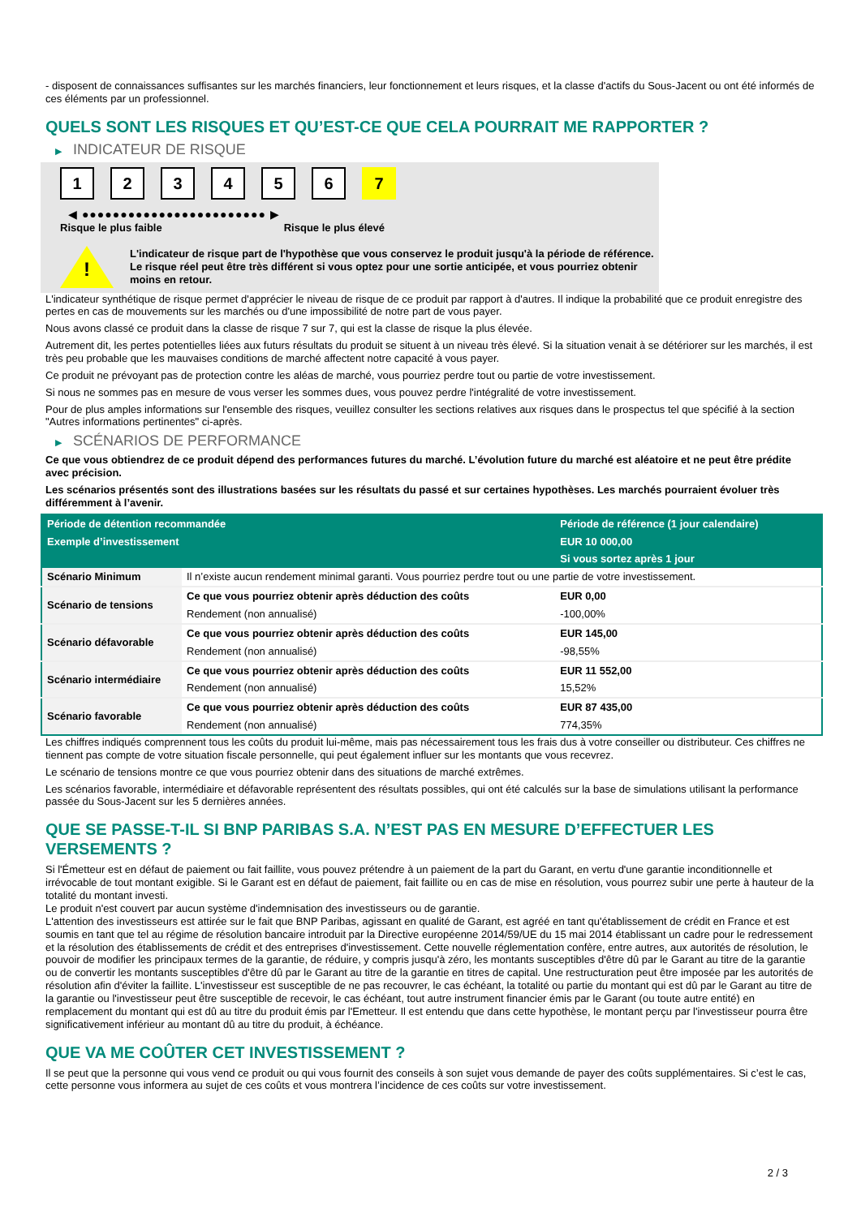- disposent de connaissances suffisantes sur les marchés financiers, leur fonctionnement et leurs risques, et la classe d'actifs du Sous-Jacent ou ont été informés de ces éléments par un professionnel.
QUELS SONT LES RISQUES ET QU’EST-CE QUE CELA POURRAIT ME RAPPORTER ?
▶ INDICATEUR DE RISQUE
1 2 3 4 5 6 7
◀ ●●●●●●●●●●●●●●●●●●●●●●●● ▶
Risque le plus faible Risque le plus élevé
!
L'indicateur de risque part de l'hypothèse que vous conservez le produit jusqu'à la période de référence.
Le risque réel peut être très différent si vous optez pour une sortie anticipée, et vous pourriez obtenir moins en retour.
L'indicateur synthétique de risque permet d'apprécier le niveau de risque de ce produit par rapport à d'autres. Il indique la probabilité que ce produit enregistre des pertes en cas de mouvements sur les marchés ou d'une impossibilité de notre part de vous payer.
Nous avons classé ce produit dans la classe de risque 7 sur 7, qui est la classe de risque la plus élevée.
Autrement dit, les pertes potentielles liées aux futurs résultats du produit se situent à un niveau très élevé. Si la situation venait à se détériorer sur les marchés, il est très peu probable que les mauvaises conditions de marché affectent notre capacité à vous payer.
Ce produit ne prévoyant pas de protection contre les aléas de marché, vous pourriez perdre tout ou partie de votre investissement.
Si nous ne sommes pas en mesure de vous verser les sommes dues, vous pouvez perdre l'intégralité de votre investissement.
Pour de plus amples informations sur l'ensemble des risques, veuillez consulter les sections relatives aux risques dans le prospectus tel que spécifié à la section "Autres informations pertinentes" ci-après.
▶ SCÉNARIOS DE PERFORMANCE
Ce que vous obtiendrez de ce produit dépend des performances futures du marché. L’évolution future du marché est aléatoire et ne peut être prédite avec précision.
Les scénarios présentés sont des illustrations basées sur les résultats du passé et sur certaines hypothèses. Les marchés pourraient évoluer très différemment à l’avenir.
| Période de détention recommandée | | Période de référence (1 jour calendaire) |
| --- | --- | --- |
| Exemple d’investissement | | EUR 10 000,00 |
| | | Si vous sortez après 1 jour |
| Scénario Minimum | Il n’existe aucun rendement minimal garanti. Vous pourriez perdre tout ou une partie de votre investissement. | |
| Scénario de tensions | Ce que vous pourriez obtenir après déduction des coûts | EUR 0,00 |
| | Rendement (non annualisé) | -100,00% |
| Scénario défavorable | Ce que vous pourriez obtenir après déduction des coûts | EUR 145,00 |
| | Rendement (non annualisé) | -98,55% |
| Scénario intermédiaire | Ce que vous pourriez obtenir après déduction des coûts | EUR 11 552,00 |
| | Rendement (non annualisé) | 15,52% |
| Scénario favorable | Ce que vous pourriez obtenir après déduction des coûts | EUR 87 435,00 |
| | Rendement (non annualisé) | 774,35% |
Les chiffres indiqués comprennent tous les coûts du produit lui-même, mais pas nécessairement tous les frais dus à votre conseiller ou distributeur. Ces chiffres ne tiennent pas compte de votre situation fiscale personnelle, qui peut également influer sur les montants que vous recevrez.
Le scénario de tensions montre ce que vous pourriez obtenir dans des situations de marché extrêmes.
Les scénarios favorable, intermédiaire et défavorable représentent des résultats possibles, qui ont été calculés sur la base de simulations utilisant la performance passée du Sous-Jacent sur les 5 dernières années.
QUE SE PASSE-T-IL SI BNP PARIBAS S.A. N’EST PAS EN MESURE D’EFFECTUER LES VERSEMENTS ?
Si l'Émetteur est en défaut de paiement ou fait faillite, vous pouvez prétendre à un paiement de la part du Garant, en vertu d'une garantie inconditionnelle et irrévocable de tout montant exigible. Si le Garant est en défaut de paiement, fait faillite ou en cas de mise en résolution, vous pourrez subir une perte à hauteur de la totalité du montant investi.
Le produit n'est couvert par aucun système d'indemnisation des investisseurs ou de garantie.
L'attention des investisseurs est attirée sur le fait que BNP Paribas, agissant en qualité de Garant, est agréé en tant qu'établissement de crédit en France et est soumis en tant que tel au régime de résolution bancaire introduit par la Directive européenne 2014/59/UE du 15 mai 2014 établissant un cadre pour le redressement et la résolution des établissements de crédit et des entreprises d'investissement. Cette nouvelle réglementation confère, entre autres, aux autorités de résolution, le pouvoir de modifier les principaux termes de la garantie, de réduire, y compris jusqu'à zéro, les montants susceptibles d'être dû par le Garant au titre de la garantie ou de convertir les montants susceptibles d'être dû par le Garant au titre de la garantie en titres de capital. Une restructuration peut être imposée par les autorités de résolution afin d'éviter la faillite. L'investisseur est susceptible de ne pas recouvrer, le cas échéant, la totalité ou partie du montant qui est dû par le Garant au titre de la garantie ou l'investisseur peut être susceptible de recevoir, le cas échéant, tout autre instrument financier émis par le Garant (ou toute autre entité) en remplacement du montant qui est dû au titre du produit émis par l'Emetteur. Il est entendu que dans cette hypothèse, le montant perçu par l'investisseur pourra être significativement inférieur au montant dû au titre du produit, à échéance.
QUE VA ME COÛTER CET INVESTISSEMENT ?
Il se peut que la personne qui vous vend ce produit ou qui vous fournit des conseils à son sujet vous demande de payer des coûts supplémentaires. Si c’est le cas, cette personne vous informera au sujet de ces coûts et vous montrera l’incidence de ces coûts sur votre investissement.
2 / 3